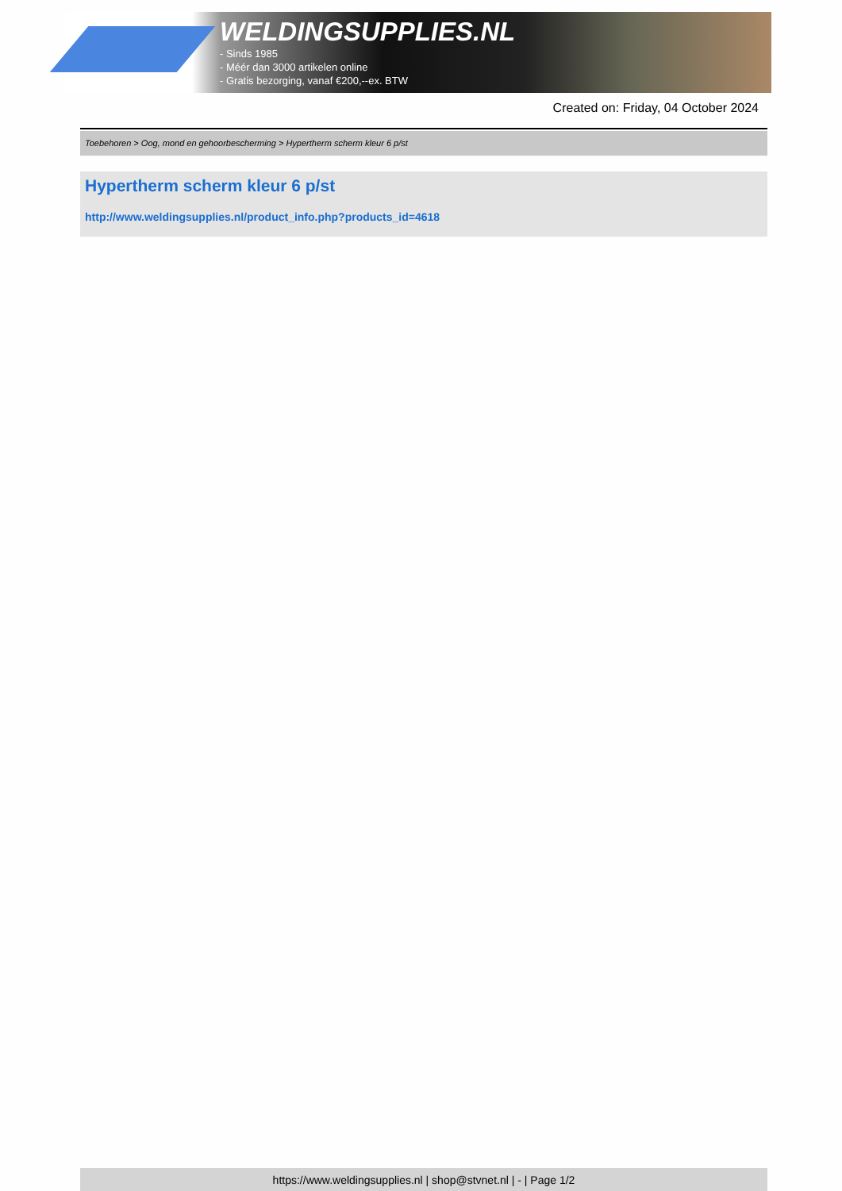WELDINGSUPPLIES.NL
- Sinds 1985
- Méér dan 3000 artikelen online
- Gratis bezorging, vanaf €200,--ex. BTW
Created on: Friday, 04 October 2024
Toebehoren > Oog, mond en gehoorbescherming > Hypertherm scherm kleur 6 p/st
Hypertherm scherm kleur 6 p/st
http://www.weldingsupplies.nl/product_info.php?products_id=4618
https://www.weldingsupplies.nl | shop@stvnet.nl | - | Page 1/2